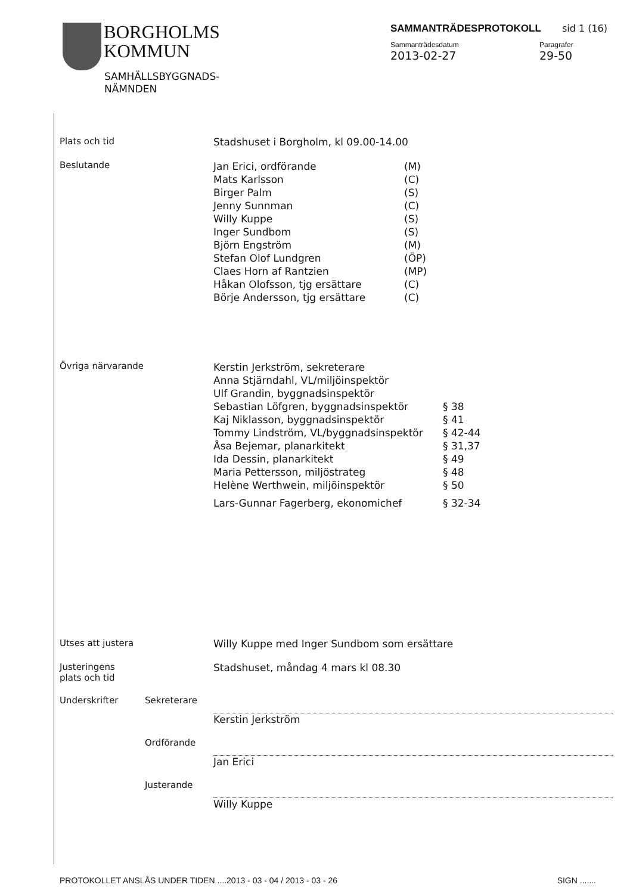BORGHOLMS
KOMMUN
SAMHÄLLSBYGGNADS-
NÄMNDEN
SAMMANTRÄDESPROTOKOLL sid 1 (16)
Sammanträdesdatum
2013-02-27
Paragrafer
29-50
Plats och tid Stadshuset i Borgholm, kl 09.00-14.00
Beslutande
| Jan Erici, ordförande | (M) |
| Mats Karlsson | (C) |
| Birger Palm | (S) |
| Jenny Sunnman | (C) |
| Willy Kuppe | (S) |
| Inger Sundbom | (S) |
| Björn Engström | (M) |
| Stefan Olof Lundgren | (ÖP) |
| Claes Horn af Rantzien | (MP) |
| Håkan Olofsson, tjg ersättare | (C) |
| Börje Andersson, tjg ersättare | (C) |
Övriga närvarande
| Kerstin Jerkström, sekreterare | |
| Anna Stjärndahl, VL/miljöinspektör | |
| Ulf Grandin, byggnadsinspektör | |
| Sebastian Löfgren, byggnadsinspektör | § 38 |
| Kaj Niklasson, byggnadsinspektör | § 41 |
| Tommy Lindström, VL/byggnadsinspektör | § 42-44 |
| Åsa Bejemar, planarkitekt | § 31,37 |
| Ida Dessin, planarkitekt | § 49 |
| Maria Pettersson, miljöstrateg | § 48 |
| Helène Werthwein, miljöinspektör | § 50 |
| Lars-Gunnar Fagerberg, ekonomichef | § 32-34 |
Utses att justera Willy Kuppe med Inger Sundbom som ersättare
Justeringens
plats och tid
Stadshuset, måndag 4 mars kl 08.30
Underskrifter Sekreterare Kerstin Jerkström
Ordförande Jan Erici
Justerande Willy Kuppe
PROTOKOLLET ANSLÅS UNDER TIDEN ....2013 - 03 - 04 / 2013 - 03 - 26
SIGN .......